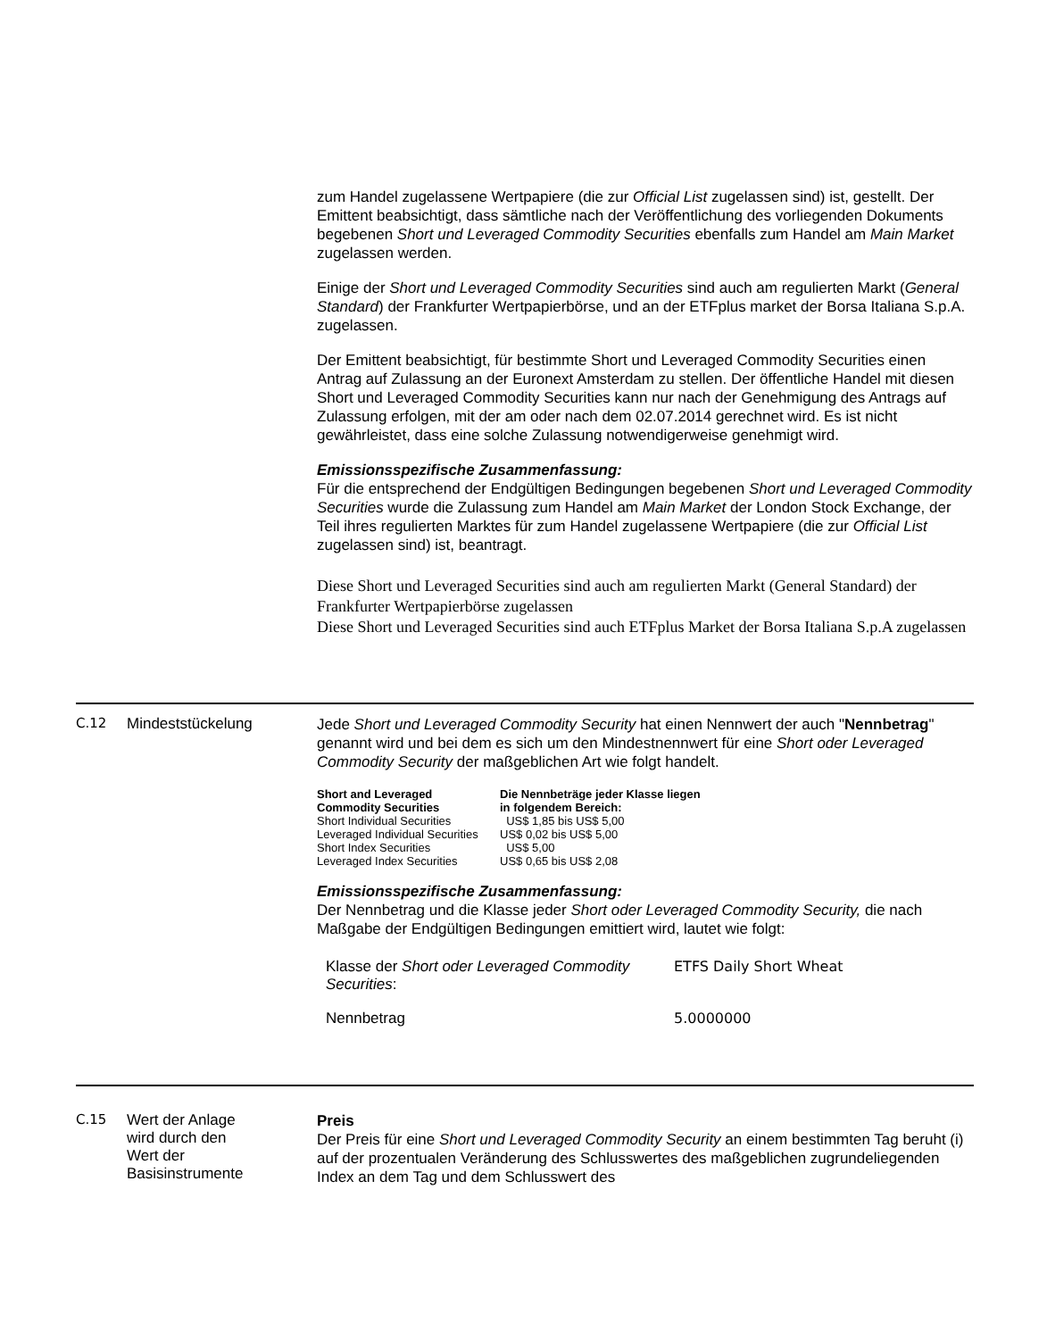zum Handel zugelassene Wertpapiere (die zur Official List zugelassen sind) ist, gestellt. Der Emittent beabsichtigt, dass sämtliche nach der Veröffentlichung des vorliegenden Dokuments begebenen Short und Leveraged Commodity Securities ebenfalls zum Handel am Main Market zugelassen werden.
Einige der Short und Leveraged Commodity Securities sind auch am regulierten Markt (General Standard) der Frankfurter Wertpapierbörse, und an der ETFplus market der Borsa Italiana S.p.A. zugelassen.
Der Emittent beabsichtigt, für bestimmte Short und Leveraged Commodity Securities einen Antrag auf Zulassung an der Euronext Amsterdam zu stellen. Der öffentliche Handel mit diesen Short und Leveraged Commodity Securities kann nur nach der Genehmigung des Antrags auf Zulassung erfolgen, mit der am oder nach dem 02.07.2014 gerechnet wird. Es ist nicht gewährleistet, dass eine solche Zulassung notwendigerweise genehmigt wird.
Emissionsspezifische Zusammenfassung:
Für die entsprechend der Endgültigen Bedingungen begebenen Short und Leveraged Commodity Securities wurde die Zulassung zum Handel am Main Market der London Stock Exchange, der Teil ihres regulierten Marktes für zum Handel zugelassene Wertpapiere (die zur Official List zugelassen sind) ist, beantragt.
Diese Short und Leveraged Securities sind auch am regulierten Markt (General Standard) der Frankfurter Wertpapierbörse zugelassen
Diese Short und Leveraged Securities sind auch ETFplus Market der Borsa Italiana S.p.A zugelassen
C.12 Mindeststückelung
Jede Short und Leveraged Commodity Security hat einen Nennwert der auch "Nennbetrag" genannt wird und bei dem es sich um den Mindestnennwert für eine Short oder Leveraged Commodity Security der maßgeblichen Art wie folgt handelt.
| Short and Leveraged Commodity Securities | Die Nennbeträge jeder Klasse liegen in folgendem Bereich: |
| --- | --- |
| Short Individual Securities | US$ 1,85 bis US$ 5,00 |
| Leveraged Individual Securities | US$ 0,02 bis US$ 5,00 |
| Short Index Securities | US$ 5,00 |
| Leveraged Index Securities | US$ 0,65 bis US$ 2,08 |
Emissionsspezifische Zusammenfassung:
Der Nennbetrag und die Klasse jeder Short oder Leveraged Commodity Security, die nach Maßgabe der Endgültigen Bedingungen emittiert wird, lautet wie folgt:
| Klasse der Short oder Leveraged Commodity Securities : | ETFS Daily Short Wheat |
| Nennbetrag | 5.0000000 |
C.15 Wert der Anlage
wird durch den
Wert der
Basisinstrumente
Preis
Der Preis für eine Short und Leveraged Commodity Security an einem bestimmten Tag beruht (i) auf der prozentualen Veränderung des Schlusswertes des maßgeblichen zugrundeliegenden Index an dem Tag und dem Schlusswert des